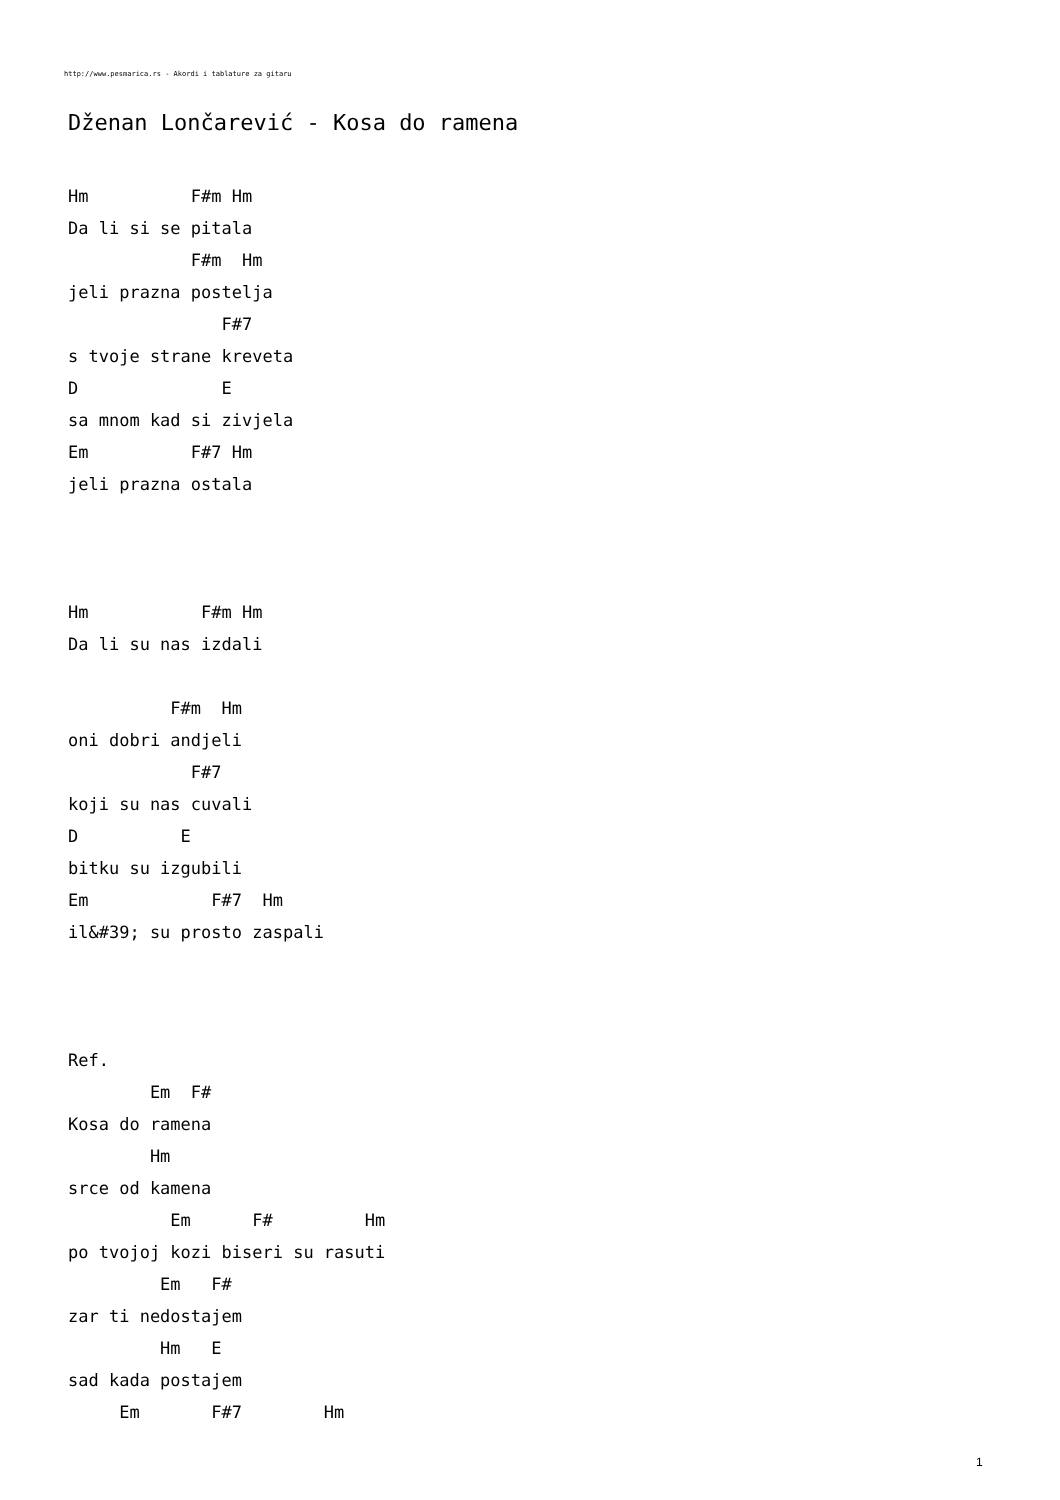http://www.pesmarica.rs - Akordi i tablature za gitaru
Dženan Lončarević - Kosa do ramena
Hm          F#m Hm
Da li si se pitala
            F#m  Hm
jeli prazna postelja
               F#7
s tvoje strane kreveta
D              E
sa mnom kad si zivjela
Em          F#7 Hm
jeli prazna ostala



Hm           F#m Hm
Da li su nas izdali

          F#m  Hm
oni dobri andjeli
            F#7
koji su nas cuvali
D          E
bitku su izgubili
Em            F#7  Hm
il&#39; su prosto zaspali



Ref.
        Em  F#
Kosa do ramena
        Hm
srce od kamena
          Em      F#         Hm
po tvojoj kozi biseri su rasuti
         Em   F#
zar ti nedostajem
         Hm   E
sad kada postajem
     Em       F#7        Hm
1